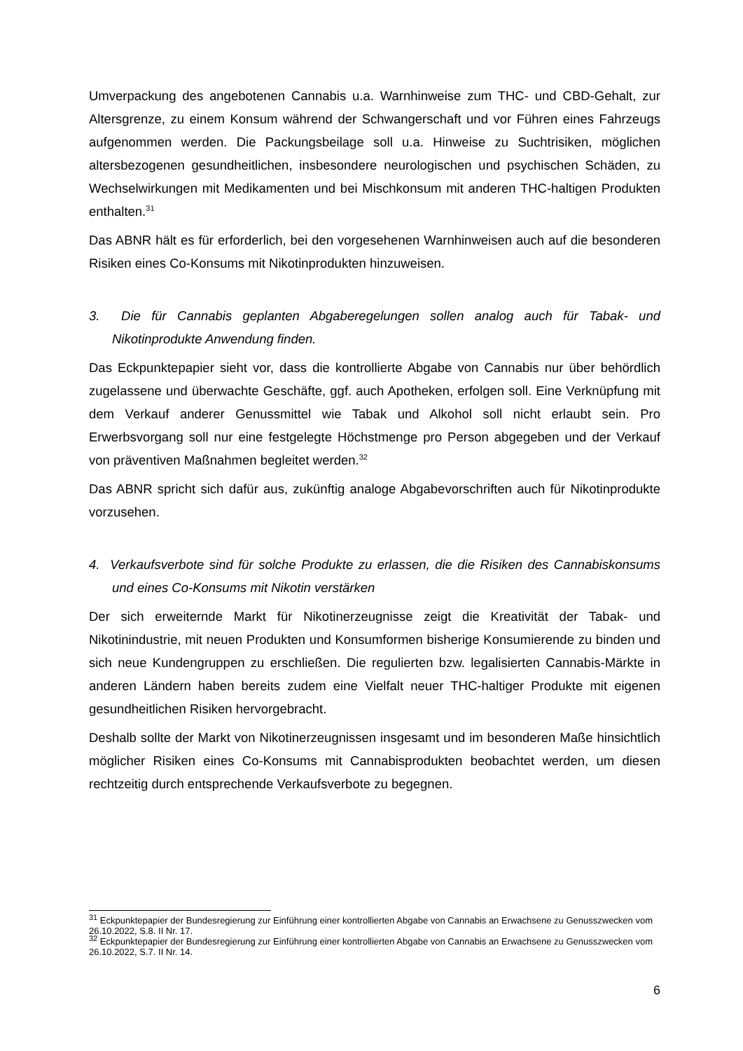Umverpackung des angebotenen Cannabis u.a. Warnhinweise zum THC- und CBD-Gehalt, zur Altersgrenze, zu einem Konsum während der Schwangerschaft und vor Führen eines Fahrzeugs aufgenommen werden. Die Packungsbeilage soll u.a. Hinweise zu Suchtrisiken, möglichen altersbezogenen gesundheitlichen, insbesondere neurologischen und psychischen Schäden, zu Wechselwirkungen mit Medikamenten und bei Mischkonsum mit anderen THC-haltigen Produkten enthalten.<sup>31</sup>
Das ABNR hält es für erforderlich, bei den vorgesehenen Warnhinweisen auch auf die besonderen Risiken eines Co-Konsums mit Nikotinprodukten hinzuweisen.
3. Die für Cannabis geplanten Abgaberegelungen sollen analog auch für Tabak- und Nikotinprodukte Anwendung finden.
Das Eckpunktepapier sieht vor, dass die kontrollierte Abgabe von Cannabis nur über behördlich zugelassene und überwachte Geschäfte, ggf. auch Apotheken, erfolgen soll. Eine Verknüpfung mit dem Verkauf anderer Genussmittel wie Tabak und Alkohol soll nicht erlaubt sein. Pro Erwerbsvorgang soll nur eine festgelegte Höchstmenge pro Person abgegeben und der Verkauf von präventiven Maßnahmen begleitet werden.<sup>32</sup>
Das ABNR spricht sich dafür aus, zukünftig analoge Abgabevorschriften auch für Nikotinprodukte vorzusehen.
4. Verkaufsverbote sind für solche Produkte zu erlassen, die die Risiken des Cannabiskonsums und eines Co-Konsums mit Nikotin verstärken
Der sich erweiternde Markt für Nikotinerzeugnisse zeigt die Kreativität der Tabak- und Nikotinindustrie, mit neuen Produkten und Konsumformen bisherige Konsumierende zu binden und sich neue Kundengruppen zu erschließen. Die regulierten bzw. legalisierten Cannabis-Märkte in anderen Ländern haben bereits zudem eine Vielfalt neuer THC-haltiger Produkte mit eigenen gesundheitlichen Risiken hervorgebracht.
Deshalb sollte der Markt von Nikotinerzeugnissen insgesamt und im besonderen Maße hinsichtlich möglicher Risiken eines Co-Konsums mit Cannabisprodukten beobachtet werden, um diesen rechtzeitig durch entsprechende Verkaufsverbote zu begegnen.
<sup>31</sup> Eckpunktepapier der Bundesregierung zur Einführung einer kontrollierten Abgabe von Cannabis an Erwachsene zu Genusszwecken vom 26.10.2022, S.8. II Nr. 17.
<sup>32</sup> Eckpunktepapier der Bundesregierung zur Einführung einer kontrollierten Abgabe von Cannabis an Erwachsene zu Genusszwecken vom 26.10.2022, S.7. II Nr. 14.
6